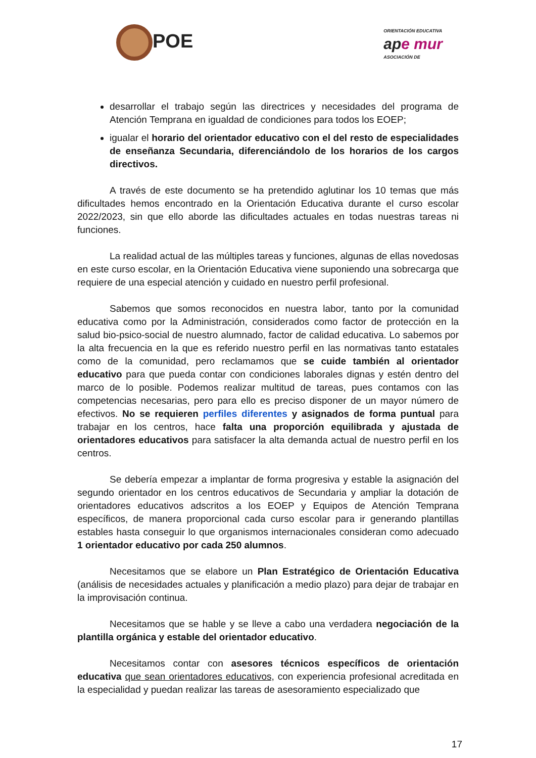POE
ORIENTACIÓN EDUCATIVA
ape mur
ASOCIACIÓN DE
desarrollar el trabajo según las directrices y necesidades del programa de Atención Temprana en igualdad de condiciones para todos los EOEP;
igualar el horario del orientador educativo con el del resto de especialidades de enseñanza Secundaria, diferenciándolo de los horarios de los cargos directivos.
A través de este documento se ha pretendido aglutinar los 10 temas que más dificultades hemos encontrado en la Orientación Educativa durante el curso escolar 2022/2023, sin que ello aborde las dificultades actuales en todas nuestras tareas ni funciones.
La realidad actual de las múltiples tareas y funciones, algunas de ellas novedosas en este curso escolar, en la Orientación Educativa viene suponiendo una sobrecarga que requiere de una especial atención y cuidado en nuestro perfil profesional.
Sabemos que somos reconocidos en nuestra labor, tanto por la comunidad educativa como por la Administración, considerados como factor de protección en la salud bio-psico-social de nuestro alumnado, factor de calidad educativa. Lo sabemos por la alta frecuencia en la que es referido nuestro perfil en las normativas tanto estatales como de la comunidad, pero reclamamos que se cuide también al orientador educativo para que pueda contar con condiciones laborales dignas y estén dentro del marco de lo posible. Podemos realizar multitud de tareas, pues contamos con las competencias necesarias, pero para ello es preciso disponer de un mayor número de efectivos. No se requieren perfiles diferentes y asignados de forma puntual para trabajar en los centros, hace falta una proporción equilibrada y ajustada de orientadores educativos para satisfacer la alta demanda actual de nuestro perfil en los centros.
Se debería empezar a implantar de forma progresiva y estable la asignación del segundo orientador en los centros educativos de Secundaria y ampliar la dotación de orientadores educativos adscritos a los EOEP y Equipos de Atención Temprana específicos, de manera proporcional cada curso escolar para ir generando plantillas estables hasta conseguir lo que organismos internacionales consideran como adecuado 1 orientador educativo por cada 250 alumnos.
Necesitamos que se elabore un Plan Estratégico de Orientación Educativa (análisis de necesidades actuales y planificación a medio plazo) para dejar de trabajar en la improvisación continua.
Necesitamos que se hable y se lleve a cabo una verdadera negociación de la plantilla orgánica y estable del orientador educativo.
Necesitamos contar con asesores técnicos específicos de orientación educativa que sean orientadores educativos, con experiencia profesional acreditada en la especialidad y puedan realizar las tareas de asesoramiento especializado que
17